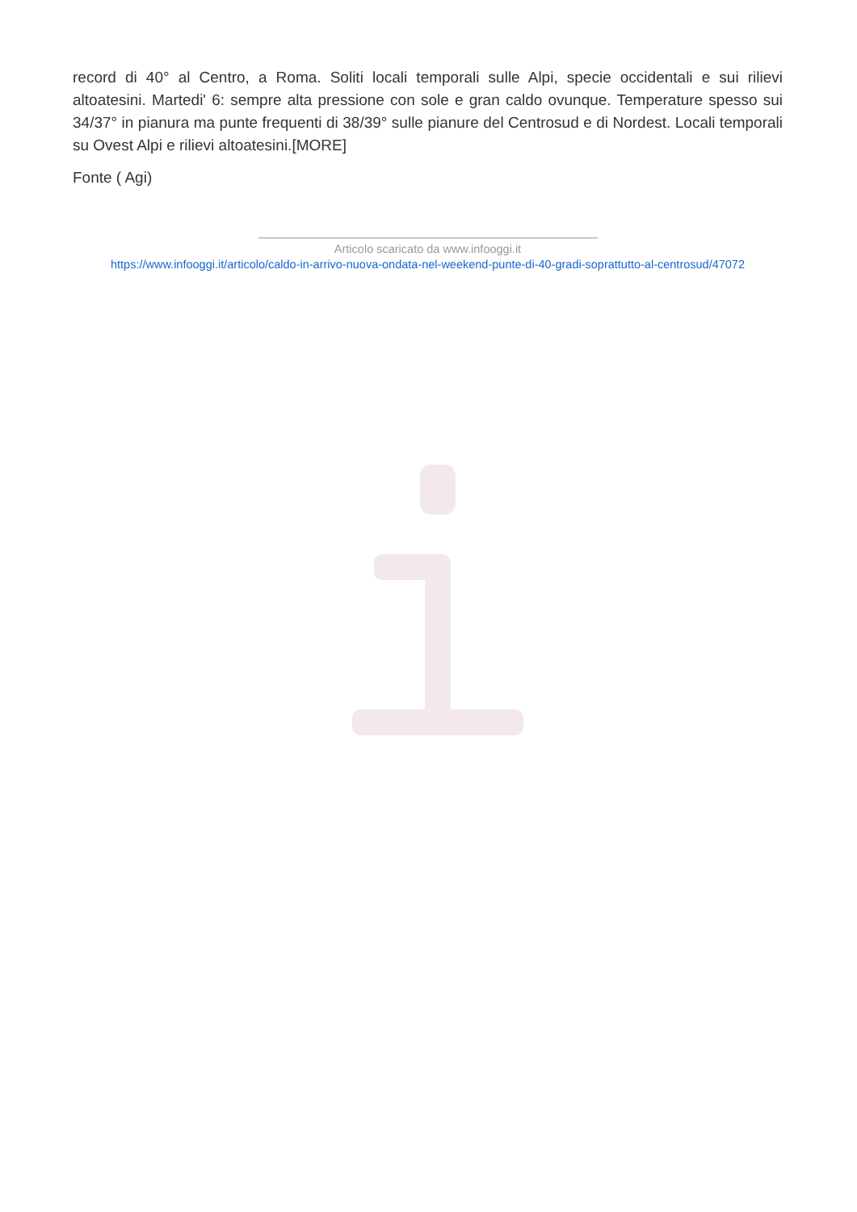record di 40° al Centro, a Roma. Soliti locali temporali sulle Alpi, specie occidentali e sui rilievi altoatesini. Martedi' 6: sempre alta pressione con sole e gran caldo ovunque. Temperature spesso sui 34/37° in pianura ma punte frequenti di 38/39° sulle pianure del Centrosud e di Nordest. Locali temporali su Ovest Alpi e rilievi altoatesini.[MORE]
Fonte ( Agi)
Articolo scaricato da www.infooggi.it
https://www.infooggi.it/articolo/caldo-in-arrivo-nuova-ondata-nel-weekend-punte-di-40-gradi-soprattutto-al-centrosud/47072